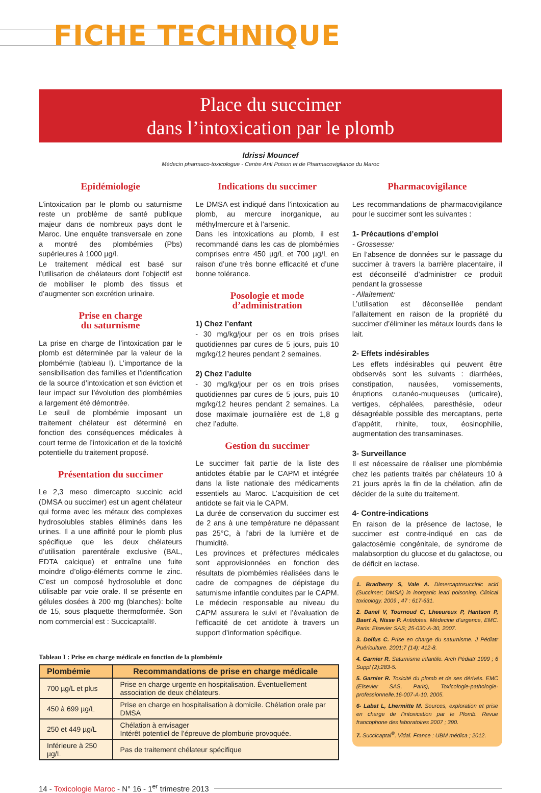FICHE TECHNIQUE
Place du succimer
dans l’intoxication par le plomb
Idrissi Mouncef
Médecin pharmaco-toxicologue - Centre Anti Poison et de Pharmacovigilance du Maroc
Epidémiologie
L’intoxication par le plomb ou saturnisme reste un problème de santé publique majeur dans de nombreux pays dont le Maroc. Une enquête transversale en zone a montré des plombémies (Pbs) supérieures à 1000 µg/l.
Le traitement médical est basé sur l’utilisation de chélateurs dont l’objectif est de mobiliser le plomb des tissus et d’augmenter son excrétion urinaire.
Prise en charge
du saturnisme
La prise en charge de l’intoxication par le plomb est déterminée par la valeur de la plombémie (tableau I). L’importance de la sensibilisation des familles et l’identification de la source d’intoxication et son éviction et leur impact sur l’évolution des plombémies a largement été démontrée.
Le seuil de plombémie imposant un traitement chélateur est déterminé en fonction des conséquences médicales à court terme de l’intoxication et de la toxicité potentielle du traitement proposé.
Présentation du succimer
Le 2,3 meso dimercapto succinic acid (DMSA ou succimer) est un agent chélateur qui forme avec les métaux des complexes hydrosolubles stables éliminés dans les urines. Il a une affinité pour le plomb plus spécifique que les deux chélateurs d’utilisation parentérale exclusive (BAL, EDTA calcique) et entraîne une fuite moindre d’oligo-éléments comme le zinc. C’est un composé hydrosoluble et donc utilisable par voie orale. Il se présente en gélules dosées à 200 mg (blanches): boîte de 15, sous plaquette thermoformée. Son nom commercial est : Succicaptal®.
Indications du succimer
Le DMSA est indiqué dans l’intoxication au plomb, au mercure inorganique, au méthylmercure et à l’arsenic.
Dans les intoxications au plomb, il est recommandé dans les cas de plombémies comprises entre 450 µg/L et 700 µg/L en raison d’une très bonne efficacité et d’une bonne tolérance.
Posologie et mode
d’administration
1) Chez l’enfant
- 30 mg/kg/jour per os en trois prises quotidiennes par cures de 5 jours, puis 10 mg/kg/12 heures pendant 2 semaines.
2) Chez l’adulte
- 30 mg/kg/jour per os en trois prises quotidiennes par cures de 5 jours, puis 10 mg/kg/12 heures pendant 2 semaines. La dose maximale journalière est de 1,8 g chez l’adulte.
Gestion du succimer
Le succimer fait partie de la liste des antidotes établie par le CAPM et intégrée dans la liste nationale des médicaments essentiels au Maroc. L’acquisition de cet antidote se fait via le CAPM.
La durée de conservation du succimer est de 2 ans à une température ne dépassant pas 25°C, à l’abri de la lumière et de l’humidité.
Les provinces et préfectures médicales sont approvisionnées en fonction des résultats de plombémies réalisées dans le cadre de compagnes de dépistage du saturnisme infantile conduites par le CAPM. Le médecin responsable au niveau du CAPM assurera le suivi et l’évaluation de l’efficacité de cet antidote à travers un support d’information spécifique.
Tableau I : Prise en charge médicale en fonction de la plombémie
| Plombémie | Recommandations de prise en charge médicale |
| --- | --- |
| 700 µg/L et plus | Prise en charge urgente en hospitalisation. Éventuellement association de deux chélateurs. |
| 450 à 699 µg/L | Prise en charge en hospitalisation à domicile. Chélation orale par DMSA |
| 250 et 449 µg/L | Chélation à envisager Intérêt potentiel de l’épreuve de plomburie provoquée. |
| Inférieure à 250 µg/L | Pas de traitement chélateur spécifique |
Pharmacovigilance
Les recommandations de pharmacovigilance pour le succimer sont les suivantes :
1- Précautions d’emploi
- Grossesse:
En l’absence de données sur le passage du succimer à travers la barrière placentaire, il est déconseillé d’administrer ce produit pendant la grossesse
- Allaitement:
L’utilisation est déconseillée pendant l’allaitement en raison de la propriété du succimer d’éliminer les métaux lourds dans le lait.
2- Effets indésirables
Les effets indésirables qui peuvent être obdservés sont les suivants : diarrhées, constipation, nausées, vomissements, éruptions cutanéo-muqueuses (urticaire), vertiges, céphalées, paresthésie, odeur désagréable possible des mercaptans, perte d’appétit, rhinite, toux, éosinophilie, augmentation des transaminases.
3- Surveillance
Il est nécessaire de réaliser une plombémie chez les patients traités par chélateurs 10 à 21 jours après la fin de la chélation, afin de décider de la suite du traitement.
4- Contre-indications
En raison de la présence de lactose, le succimer est contre-indiqué en cas de galactosémie congénitale, de syndrome de malabsorption du glucose et du galactose, ou de déficit en lactase.
1. Bradberry S, Vale A. Dimercaptosuccinic acid (Succimer; DMSA) in inorganic lead poisoning. Clinical toxicology. 2009 ; 47 : 617-631.
2. Danel V, Tournoud C, Lheeureux P, Hantson P, Baert A, Nisse P. Antidotes. Médecine d’urgence, EMC. Paris: Elsevier SAS; 25-030-A-30, 2007.
3. Dolfus C. Prise en charge du saturnisme. J Pédiatr Puériculture. 2001;7 (14): 412-8.
4. Garnier R. Saturnisme infantile. Arch Pédiatr 1999 ; 6 Suppl (2):283-5.
5. Garnier R. Toxicité du plomb et de ses dérivés. EMC (Elsevier SAS, Paris), Toxicologie-pathologie-professionnelle.16-007-A-10, 2005.
6- Labat L, Lhermitte M. Sources, exploration et prise en charge de l’intoxication par le Plomb. Revue francophone des laboratoires 2007 ; 390.
7. Succicaptal<sup>®</sup>. Vidal. France : UBM médica ; 2012.
14 - Toxicologie Maroc - N° 16 - 1<sup>er</sup> trimestre 2013